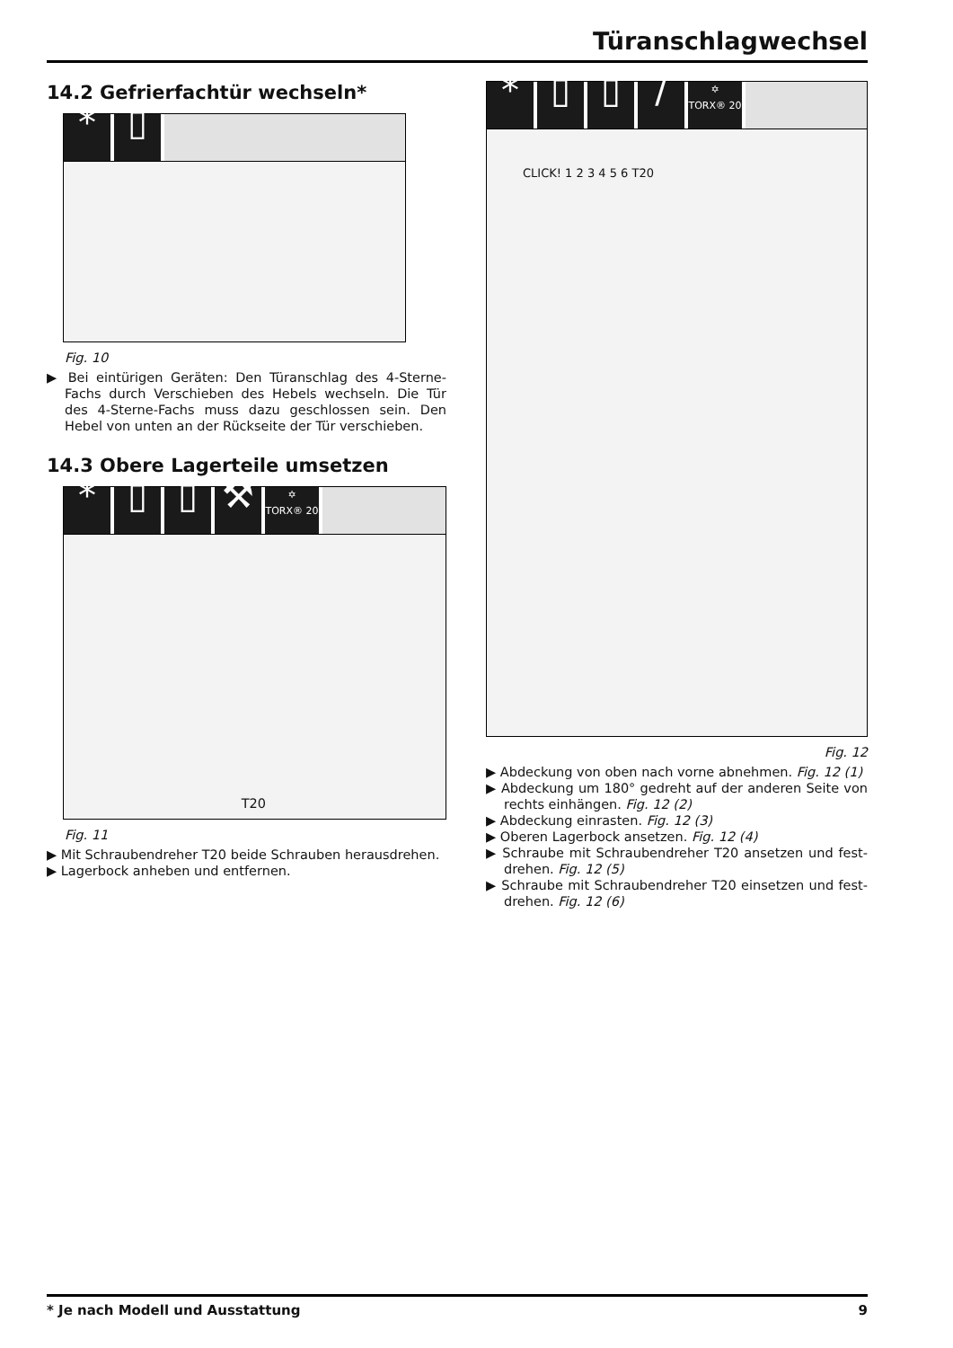Türanschlagwechsel
14.2 Gefrierfachtür wechseln*
* ▯
Fig. 10
▶ Bei eintürigen Geräten: Den Türanschlag des 4-Sterne-Fachs durch Verschieben des Hebels wechseln. Die Tür des 4-Sterne-Fachs muss dazu geschlossen sein. Den Hebel von unten an der Rückseite der Tür verschieben.
14.3 Obere Lagerteile umsetzen
* ▯ ▯ ⚒ ✡
TORX® 20
T20
Fig. 11
▶ Mit Schraubendreher T20 beide Schrauben herausdrehen.
▶ Lagerbock anheben und entfernen.
* ▯ ▯ / ✡
TORX® 20
CLICK! 1 2 3 4 5 6 T20
Fig. 12
▶ Abdeckung von oben nach vorne abnehmen. Fig. 12 (1)
▶ Abdeckung um 180° gedreht auf der anderen Seite von rechts einhängen. Fig. 12 (2)
▶ Abdeckung einrasten. Fig. 12 (3)
▶ Oberen Lagerbock ansetzen. Fig. 12 (4)
▶ Schraube mit Schraubendreher T20 ansetzen und fest-drehen. Fig. 12 (5)
▶ Schraube mit Schraubendreher T20 einsetzen und fest-drehen. Fig. 12 (6)
* Je nach Modell und Ausstattung 9